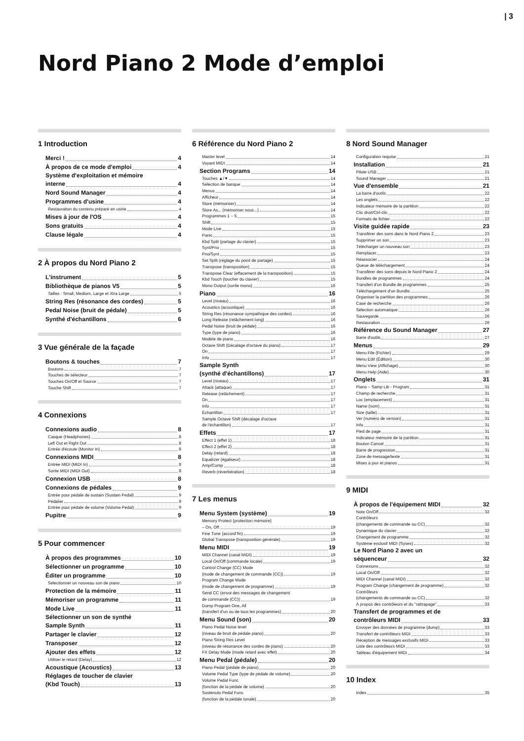| 3
Nord Piano 2 Mode d’emploi
1 Introduction
Merci ! 4
À propos de ce mode d'emploi 4
Système d'exploitation et mémoire
interne 4
Nord Sound Manager 4
Programmes d'usine 4
Restauration du contenu préparé en usine 4
Mises à jour de l'OS 4
Sons gratuits 4
Clause légale 4
2 À propos du Nord Piano 2
L'instrument 5
Bibliothèque de pianos V5 5
Tailles : Small, Medium, Large et Xtra Large 5
String Res (résonance des cordes) 5
Pedal Noise (bruit de pédale) 5
Synthé d'échantillons 6
3 Vue générale de la façade
Boutons & touches 7
Boutons 7
Touches de sélecteur 7
Touches On/Off et Source 7
Touche Shift 7
4 Connexions
Connexions audio 8
Casque (Headphones) 8
Left Out et Right Out 8
Entrée d'écoute (Monitor In) 8
Connexions MIDI 8
Entrée MIDI (MIDI In) 8
Sortie MIDI (MIDI Out) 8
Connexion USB 8
Connexions de pédales 9
Entrée pour pédale de sustain (Sustain Pedal) 9
Pédalier 9
Entrée pour pédale de volume (Volume Pedal) 9
Pupitre 9
5 Pour commencer
À propos des programmes 10
Sélectionner un programme 10
Éditer un programme 10
Sélectionner un nouveau son de piano 10
Protection de la mémoire 11
Mémoriser un programme 11
Mode Live 11
Sélectionner un son de synthé
Sample Synth 11
Partager le clavier 12
Transposer 12
Ajouter des effets 12
Utiliser le retard (Delay) 12
Acoustique (Acoustics) 13
Réglages de toucher de clavier
(Kbd Touch) 13
6 Référence du Nord Piano 2
Master level 14
Voyant MIDI 14
Section Programs 14
Touches ▲/▼ 14
Sélection de banque 14
Menus 14
Afficheur 14
Store (mémoriser) 14
Store As... (mémoriser sous...) 14
Programmes 1 ~ 5 15
Shift 15
Mode Live 15
Panic 15
Kbd Split (partage du clavier) 15
Synt/Pno 15
Pno/Synt 15
Set Split (réglage du point de partage) 15
Transpose (transposition) 15
Transpose Clear (effacement de la transposition) 15
Kbd Touch (toucher du clavier) 15
Mono Output (sortie mono) 16
Piano 16
Level (niveau) 16
Acoustics (acoustique) 16
String Res (résonance sympathique des cordes) 16
Long Release (relâchement long) 16
Pedal Noise (bruit de pédale) 16
Type (type de piano) 16
Modèle de piano 16
Octave Shift (Décalage d'octave du piano) 17
On 17
Info 17
Sample Synth
(synthé d'échantillons) 17
Level (niveau) 17
Attack (attaque) 17
Release (relâchement) 17
On 17
Info 17
Échantillon 17
Sample Octave Shift (décalage d'octave
de l'échantillon) 17
Effets 17
Effect 1 (effet 1) 18
Effect 2 (effet 2) 18
Delay (retard) 18
Equalizer (égaliseur) 18
Amp/Comp 18
Reverb (réverbération) 18
7 Les menus
Menu System (système) 19
Memory Protect (protection mémoire)
– On, Off 19
Fine Tune (accord fin) 19
Global Transpose (transposition générale) 19
Menu MIDI 19
MIDI Channel (canal MIDI) 19
Local On/Off (commande locale) 19
Control Change (CC) Mode
(mode de changement de commande (CC)) 19
Program Change Mode
(mode de changement de programme) 19
Send CC (envoi des messages de changement
de commande (CC)) 19
Dump Program One, All
(transfert d'un ou de tous les programmes) 20
Menu Sound (son) 20
Piano Pedal Noise level
(niveau de bruit de pédale piano) 20
Piano String Res Level
(niveau de résonance des cordes de piano) 20
FX Delay Mode (mode retard avec effet) 20
Menu Pedal (pédale) 20
Piano Pedal (pédale de piano) 20
Volume Pedal Type (type de pédale de volume) 20
Volume Pedal Func
(fonction de la pédale de volume) 20
Sostenuto Pedal Func
(fonction de la pédale tonale) 20
8 Nord Sound Manager
Configuration requise 21
Installation 21
Pilote USB 21
Sound Manager 21
Vue d'ensemble 21
La barre d'outils 22
Les onglets 22
Indicateur mémoire de la partition 22
Clic droit/Ctrl-clic 22
Formats de fichier 22
Visite guidée rapide 23
Transférer des sons dans le Nord Piano 2 23
Supprimer un son 23
Télécharger un nouveau son 23
Remplacer 23
Réassocier 24
Queue de téléchargement 24
Transférer des sons depuis le Nord Piano 2 24
Bundles de programmes 24
Transfert d'un Bundle de programmes 25
Téléchargement d'un Bundle 25
Organiser la partition des programmes 26
Case de recherche 26
Sélection automatique 26
Sauvegarde 26
Restauration 26
Référence du Sound Manager 27
Barre d'outils 27
Menus 29
Menu File (Fichier) 29
Menu Edit (Édition) 30
Menu View (Affichage) 30
Menu Help (Aide) 30
Onglets 31
Piano – Samp Lib - Program 31
Champ de recherche 31
Loc (emplacement) 31
Name (nom) 31
Size (taille) 31
Ver (numéro de version) 31
Info 31
Pied de page 31
Indicateur mémoire de la partition 31
Bouton Cancel 31
Barre de progression 31
Zone de message/texte 31
Mises à jour et pianos 31
9 MIDI
À propos de l'équipement MIDI 32
Note On/Off 32
Contrôleurs
(changements de commande ou CC) 32
Dynamique du clavier 32
Changement de programme 32
Système exclusif MIDI (Sysex) 32
Le Nord Piano 2 avec un
séquenceur 32
Connexions 32
Local On/Off 32
MIDI Channel (canal MIDI) 32
Program Change (changement de programme) 32
Contrôleurs
(changements de commande ou CC) 32
À propos des contrôleurs et du "rattrapage" 33
Transfert de programmes et de
contrôleurs MIDI 33
Envoyer des données de programme (dump) 33
Transfert de contrôleurs MIDI 33
Réception de messages exclusifs MIDI 33
Liste des contrôleurs MIDI 33
Tableau d'équipement MIDI 34
10 Index
Index 35